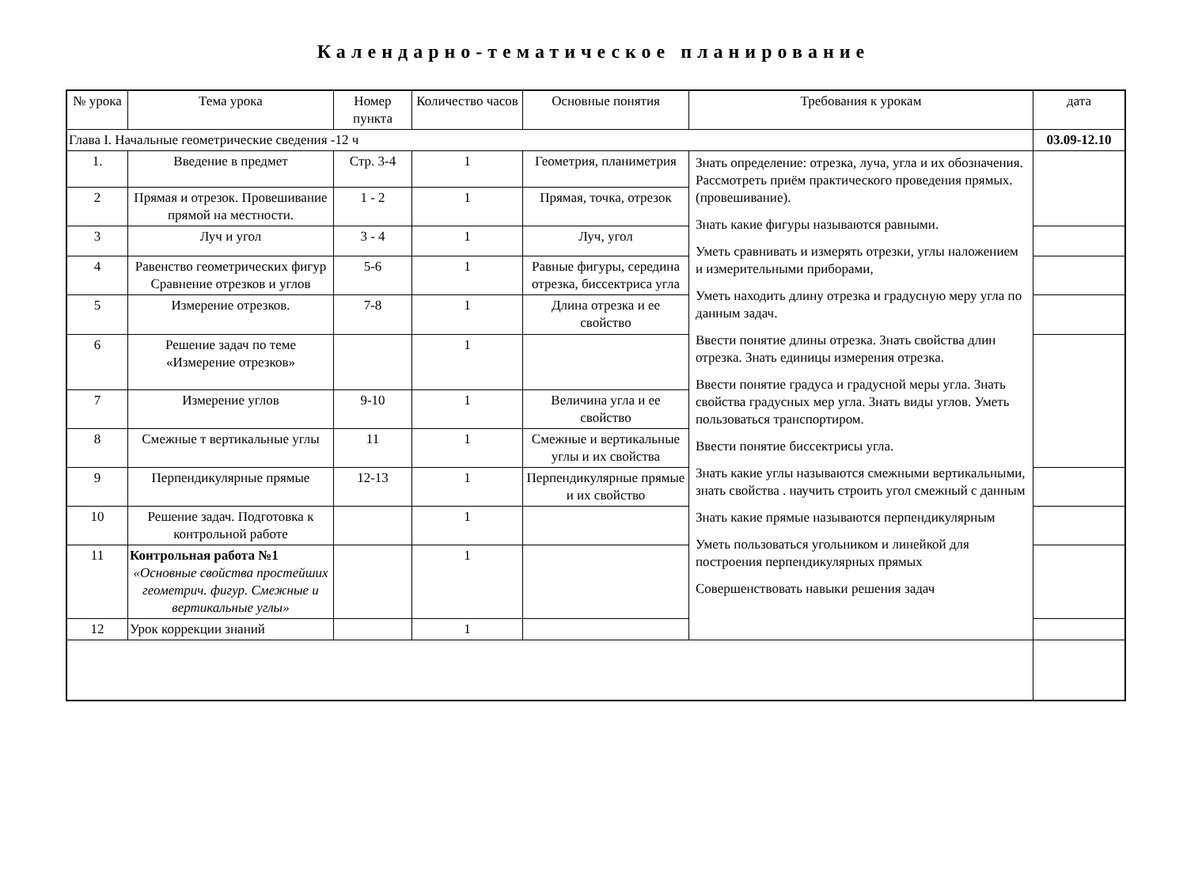Календарно-тематическое планирование
| № урока | Тема урока | Номер пункта | Количество часов | Основные понятия | Требования к урокам | дата |
| --- | --- | --- | --- | --- | --- | --- |
| Глава I. Начальные геометрические сведения -12 ч | | | | | | 03.09-12.10 |
| 1. | Введение в предмет | Стр. 3-4 | 1 | Геометрия, планиметрия | Знать определение: отрезка, луча, угла и их обозначения. Рассмотреть приём практического проведения прямых.(провешивание). Знать какие фигуры называются равными. Уметь сравнивать и измерять отрезки, углы наложением и измерительными приборами, Уметь находить длину отрезка и градусную меру угла по данным задач. Ввести понятие длины отрезка. Знать свойства длин отрезка. Знать единицы измерения отрезка. Ввести понятие градуса и градусной меры угла. Знать свойства градусных мер угла. Знать виды углов. Уметь пользоваться транспортиром. Ввести понятие биссектрисы угла. Знать какие углы называются смежными вертикальными, знать свойства . научить строить угол смежный с данным Знать какие прямые называются перпендикулярным Уметь пользоваться угольником и линейкой для построения перпендикулярных прямых Совершенствовать навыки решения задач | |
| 2 | Прямая и отрезок. Провешивание прямой на местности. | 1 - 2 | 1 | Прямая, точка, отрезок | | |
| 3 | Луч и угол | 3 - 4 | 1 | Луч, угол | | |
| 4 | Равенство геометрических фигур Сравнение отрезков и углов | 5-6 | 1 | Равные фигуры, середина отрезка, биссектриса угла | | |
| 5 | Измерение отрезков. | 7-8 | 1 | Длина отрезка и ее свойство | | |
| 6 | Решение задач по теме «Измерение отрезков» | | 1 | | | |
| 7 | Измерение углов | 9-10 | 1 | Величина угла и ее свойство | | |
| 8 | Смежные т вертикальные углы | 11 | 1 | Смежные и вертикальные углы и их свойства | | |
| 9 | Перпендикулярные прямые | 12-13 | 1 | Перпендикулярные прямые и их свойство | | |
| 10 | Решение задач. Подготовка к контрольной работе | | 1 | | | |
| 11 | Контрольная работа №1 «Основные свойства простейших геометрич. фигур. Смежные и вертикальные углы» | | 1 | | | |
| 12 | Урок коррекции знаний | | 1 | | | |